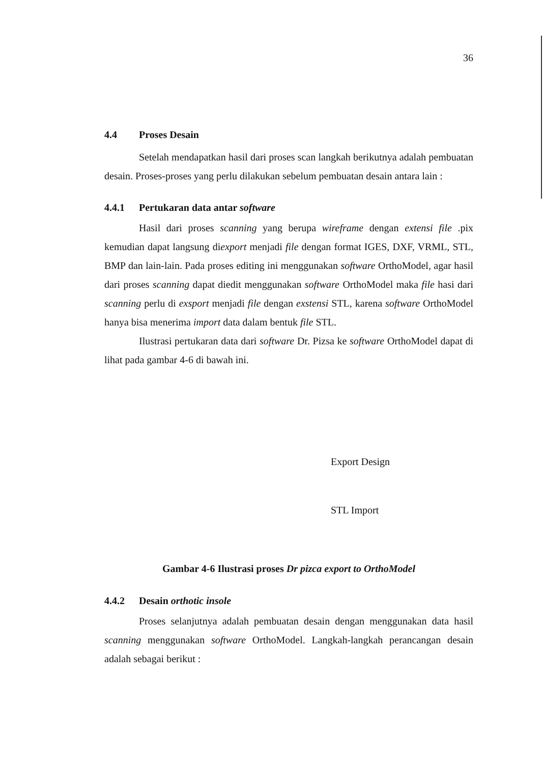36
4.4 Proses Desain
Setelah mendapatkan hasil dari proses scan langkah berikutnya adalah pembuatan desain. Proses-proses yang perlu dilakukan sebelum pembuatan desain antara lain :
4.4.1 Pertukaran data antar software
Hasil dari proses scanning yang berupa wireframe dengan extensi file .pix kemudian dapat langsung diexport menjadi file dengan format IGES, DXF, VRML, STL, BMP dan lain-lain. Pada proses editing ini menggunakan software OrthoModel, agar hasil dari proses scanning dapat diedit menggunakan software OrthoModel maka file hasi dari scanning perlu di exsport menjadi file dengan exstensi STL, karena software OrthoModel hanya bisa menerima import data dalam bentuk file STL.
Ilustrasi pertukaran data dari software Dr. Pizsa ke software OrthoModel dapat di lihat pada gambar 4-6 di bawah ini.
Export Design
STL Import
Gambar 4-6 Ilustrasi proses Dr pizca export to OrthoModel
4.4.2 Desain orthotic insole
Proses selanjutnya adalah pembuatan desain dengan menggunakan data hasil scanning menggunakan software OrthoModel. Langkah-langkah perancangan desain adalah sebagai berikut :